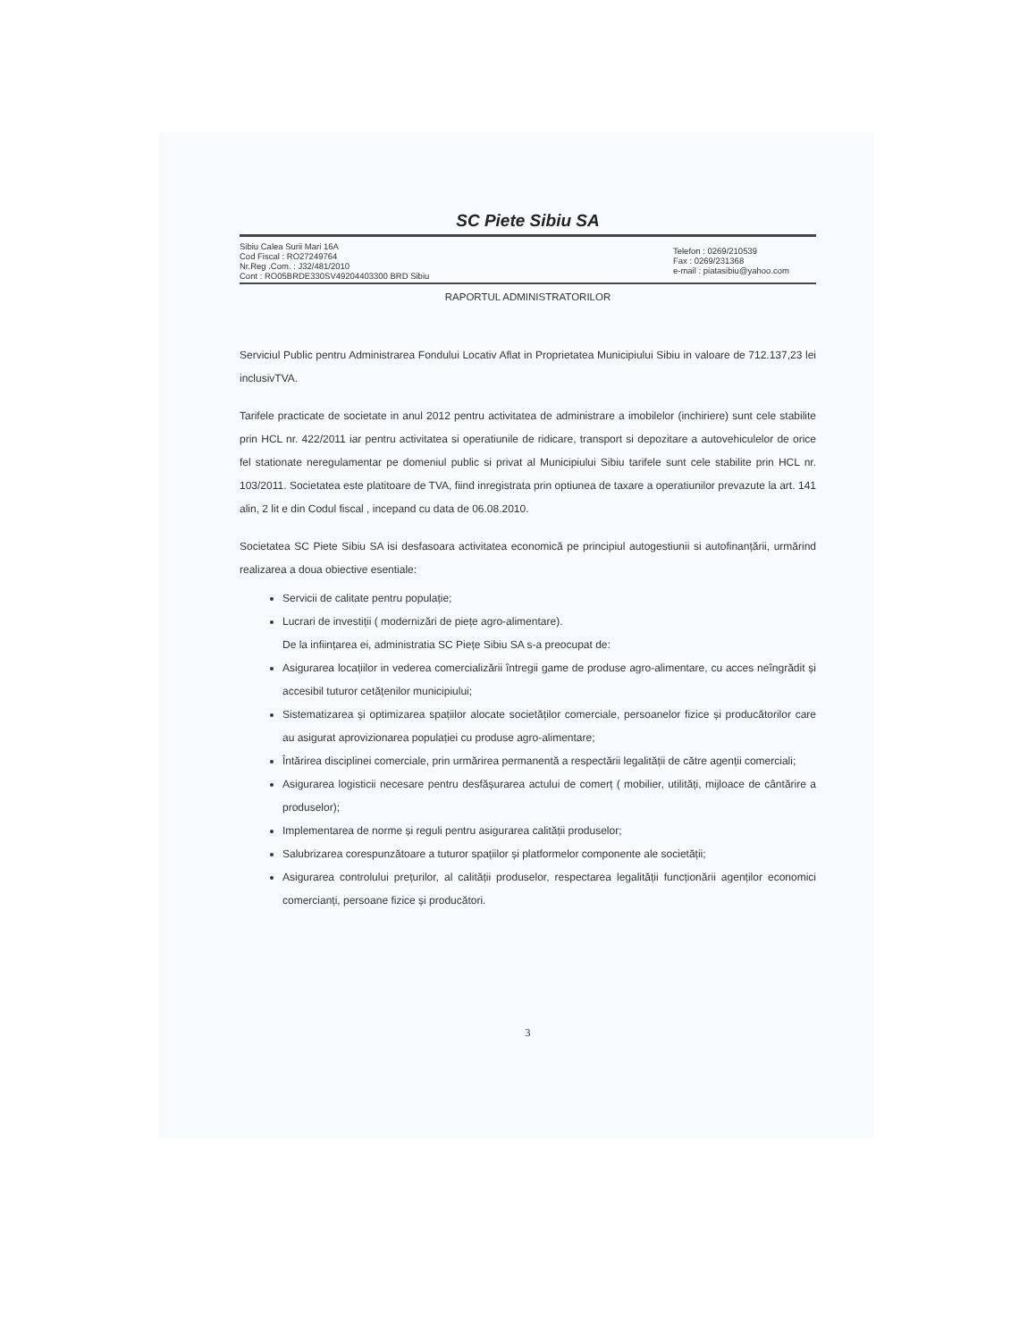SC Piete Sibiu SA
Sibiu Calea Surii Mari 16A
Cod Fiscal : RO27249764
Nr.Reg .Com. : J32/481/2010
Cont : RO05BRDE330SV49204403300 BRD Sibiu
Telefon : 0269/210539
Fax : 0269/231368
e-mail : piatasibiu@yahoo.com
RAPORTUL ADMINISTRATORILOR
Serviciul Public pentru Administrarea Fondului Locativ Aflat in Proprietatea Municipiului Sibiu in valoare de 712.137,23 lei inclusivTVA.
Tarifele practicate de societate in anul 2012 pentru activitatea de administrare a imobilelor (inchiriere) sunt cele stabilite prin HCL nr. 422/2011 iar pentru activitatea si operatiunile de ridicare, transport si depozitare a autovehiculelor de orice fel stationate neregulamentar pe domeniul public si privat al Municipiului Sibiu tarifele sunt cele stabilite prin HCL nr. 103/2011. Societatea este platitoare de TVA, fiind inregistrata prin optiunea de taxare a operatiunilor prevazute la art. 141 alin, 2 lit e din Codul fiscal , incepand cu data de 06.08.2010.
Societatea SC Piete Sibiu SA isi desfasoara activitatea economică pe principiul autogestiunii si autofinanțării, urmărind realizarea a doua obiective esentiale:
Servicii de calitate pentru populație;
Lucrari de investiții ( modernizări de piețe agro-alimentare).
De la inființarea ei, administratia SC Piețe Sibiu SA s-a preocupat de:
Asigurarea locațiilor in vederea comercializării întregii game de produse agro-alimentare, cu acces neîngrădit și accesibil tuturor cetățenilor municipiului;
Sistematizarea și optimizarea spațiilor alocate societăților comerciale, persoanelor fizice și producătorilor care au asigurat aprovizionarea populației cu produse agro-alimentare;
Întărirea disciplinei comerciale, prin urmărirea permanentă a respectării legalității de către agenții comerciali;
Asigurarea logisticii necesare pentru desfășurarea actului de comerț ( mobilier, utilități, mijloace de cântărire a produselor);
Implementarea de norme și reguli pentru asigurarea calității produselor;
Salubrizarea corespunzătoare a tuturor spațiilor și platformelor componente ale societății;
Asigurarea controlului prețurilor, al calității produselor, respectarea legalității funcționării agenților economici comercianți, persoane fizice și producători.
3